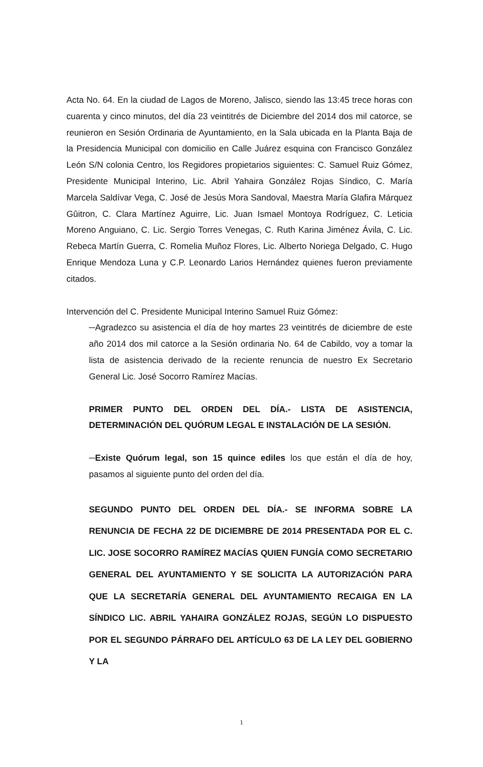Acta No. 64. En la ciudad de Lagos de Moreno, Jalisco, siendo las 13:45 trece horas con cuarenta y cinco minutos, del día 23 veintitrés de Diciembre del 2014 dos mil catorce, se reunieron en Sesión Ordinaria de Ayuntamiento, en la Sala ubicada en la Planta Baja de la Presidencia Municipal con domicilio en Calle Juárez esquina con Francisco González León S/N colonia Centro, los Regidores propietarios siguientes: C. Samuel Ruiz Gómez, Presidente Municipal Interino, Lic. Abril Yahaira González Rojas Síndico, C. María Marcela Saldívar Vega, C. José de Jesús Mora Sandoval, Maestra María Glafira Márquez Gûitron, C. Clara Martínez Aguirre, Lic. Juan Ismael Montoya Rodríguez, C. Leticia Moreno Anguiano, C. Lic. Sergio Torres Venegas, C. Ruth Karina Jiménez Ávila, C. Lic. Rebeca Martín Guerra, C. Romelia Muñoz Flores, Lic. Alberto Noriega Delgado, C. Hugo Enrique Mendoza Luna y C.P. Leonardo Larios Hernández quienes fueron previamente citados.
Intervención del C. Presidente Municipal Interino Samuel Ruiz Gómez:
─Agradezco su asistencia el día de hoy martes 23 veintitrés de diciembre de este año 2014 dos mil catorce a la Sesión ordinaria No. 64 de Cabildo, voy a tomar la lista de asistencia derivado de la reciente renuncia de nuestro Ex Secretario General Lic. José Socorro Ramírez Macías.
PRIMER PUNTO DEL ORDEN DEL DÍA.- LISTA DE ASISTENCIA, DETERMINACIÓN DEL QUÓRUM LEGAL E INSTALACIÓN DE LA SESIÓN.
─Existe Quórum legal, son 15 quince ediles los que están el día de hoy, pasamos al siguiente punto del orden del día.
SEGUNDO PUNTO DEL ORDEN DEL DÍA.- SE INFORMA SOBRE LA RENUNCIA DE FECHA 22 DE DICIEMBRE DE 2014 PRESENTADA POR EL C. LIC. JOSE SOCORRO RAMÍREZ MACÍAS QUIEN FUNGÍA COMO SECRETARIO GENERAL DEL AYUNTAMIENTO Y SE SOLICITA LA AUTORIZACIÓN PARA QUE LA SECRETARÍA GENERAL DEL AYUNTAMIENTO RECAIGA EN LA SÍNDICO LIC. ABRIL YAHAIRA GONZÁLEZ ROJAS, SEGÚN LO DISPUESTO POR EL SEGUNDO PÁRRAFO DEL ARTÍCULO 63 DE LA LEY DEL GOBIERNO Y LA
1